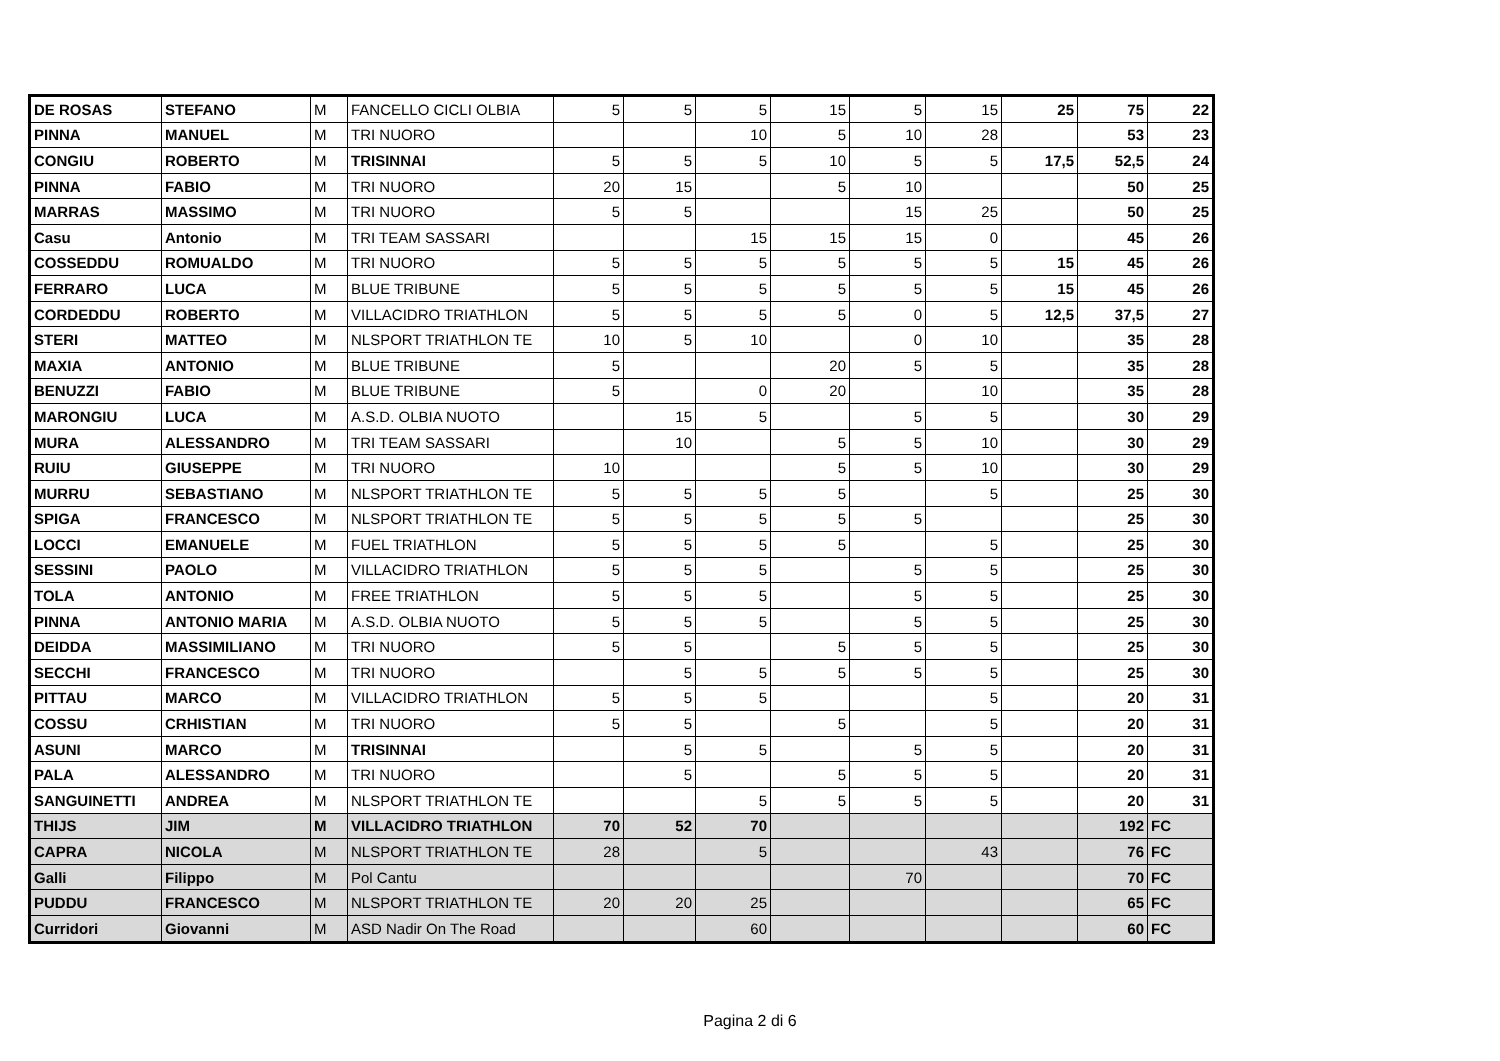| DE ROSAS | STEFANO | M | FANCELLO CICLI OLBIA | 5 | 5 | 5 | 15 | 5 | 15 | 25 | 75 | 22 |
| PINNA | MANUEL | M | TRI NUORO | | | 10 | 5 | 10 | 28 | | 53 | 23 |
| CONGIU | ROBERTO | M | TRISINNAI | 5 | 5 | 5 | 10 | 5 | 5 | 17,5 | 52,5 | 24 |
| PINNA | FABIO | M | TRI NUORO | 20 | 15 | | 5 | 10 | | | 50 | 25 |
| MARRAS | MASSIMO | M | TRI NUORO | 5 | 5 | | | 15 | 25 | | 50 | 25 |
| Casu | Antonio | M | TRI TEAM SASSARI | | | 15 | 15 | 15 | 0 | | 45 | 26 |
| COSSEDDU | ROMUALDO | M | TRI NUORO | 5 | 5 | 5 | 5 | 5 | 5 | 15 | 45 | 26 |
| FERRARO | LUCA | M | BLUE TRIBUNE | 5 | 5 | 5 | 5 | 5 | 5 | 15 | 45 | 26 |
| CORDEDDU | ROBERTO | M | VILLACIDRO TRIATHLON | 5 | 5 | 5 | 5 | 0 | 5 | 12,5 | 37,5 | 27 |
| STERI | MATTEO | M | NLSPORT TRIATHLON TE | 10 | 5 | 10 | | 0 | 10 | | 35 | 28 |
| MAXIA | ANTONIO | M | BLUE TRIBUNE | 5 | | | 20 | 5 | 5 | | 35 | 28 |
| BENUZZI | FABIO | M | BLUE TRIBUNE | 5 | | 0 | 20 | | 10 | | 35 | 28 |
| MARONGIU | LUCA | M | A.S.D. OLBIA NUOTO | | 15 | 5 | | 5 | 5 | | 30 | 29 |
| MURA | ALESSANDRO | M | TRI TEAM SASSARI | | 10 | | 5 | 5 | 10 | | 30 | 29 |
| RUIU | GIUSEPPE | M | TRI NUORO | 10 | | | 5 | 5 | 10 | | 30 | 29 |
| MURRU | SEBASTIANO | M | NLSPORT TRIATHLON TE | 5 | 5 | 5 | 5 | | 5 | | 25 | 30 |
| SPIGA | FRANCESCO | M | NLSPORT TRIATHLON TE | 5 | 5 | 5 | 5 | 5 | | | 25 | 30 |
| LOCCI | EMANUELE | M | FUEL TRIATHLON | 5 | 5 | 5 | 5 | | 5 | | 25 | 30 |
| SESSINI | PAOLO | M | VILLACIDRO TRIATHLON | 5 | 5 | 5 | | 5 | 5 | | 25 | 30 |
| TOLA | ANTONIO | M | FREE TRIATHLON | 5 | 5 | 5 | | 5 | 5 | | 25 | 30 |
| PINNA | ANTONIO MARIA | M | A.S.D. OLBIA NUOTO | 5 | 5 | 5 | | 5 | 5 | | 25 | 30 |
| DEIDDA | MASSIMILIANO | M | TRI NUORO | 5 | 5 | | 5 | 5 | 5 | | 25 | 30 |
| SECCHI | FRANCESCO | M | TRI NUORO | | 5 | 5 | 5 | 5 | 5 | | 25 | 30 |
| PITTAU | MARCO | M | VILLACIDRO TRIATHLON | 5 | 5 | 5 | | | 5 | | 20 | 31 |
| COSSU | CRHISTIAN | M | TRI NUORO | 5 | 5 | | 5 | | 5 | | 20 | 31 |
| ASUNI | MARCO | M | TRISINNAI | | 5 | 5 | | 5 | 5 | | 20 | 31 |
| PALA | ALESSANDRO | M | TRI NUORO | | 5 | | 5 | 5 | 5 | | 20 | 31 |
| SANGUINETTI | ANDREA | M | NLSPORT TRIATHLON TE | | | 5 | 5 | 5 | 5 | | 20 | 31 |
| THIJS | JIM | M | VILLACIDRO TRIATHLON | 70 | 52 | 70 | | | | | 192 | FC |
| CAPRA | NICOLA | M | NLSPORT TRIATHLON TE | 28 | | 5 | | | 43 | | 76 | FC |
| Galli | Filippo | M | Pol Cantu | | | | | 70 | | | 70 | FC |
| PUDDU | FRANCESCO | M | NLSPORT TRIATHLON TE | 20 | 20 | 25 | | | | | 65 | FC |
| Curridori | Giovanni | M | ASD Nadir On The Road | | | 60 | | | | | 60 | FC |
Pagina 2 di 6